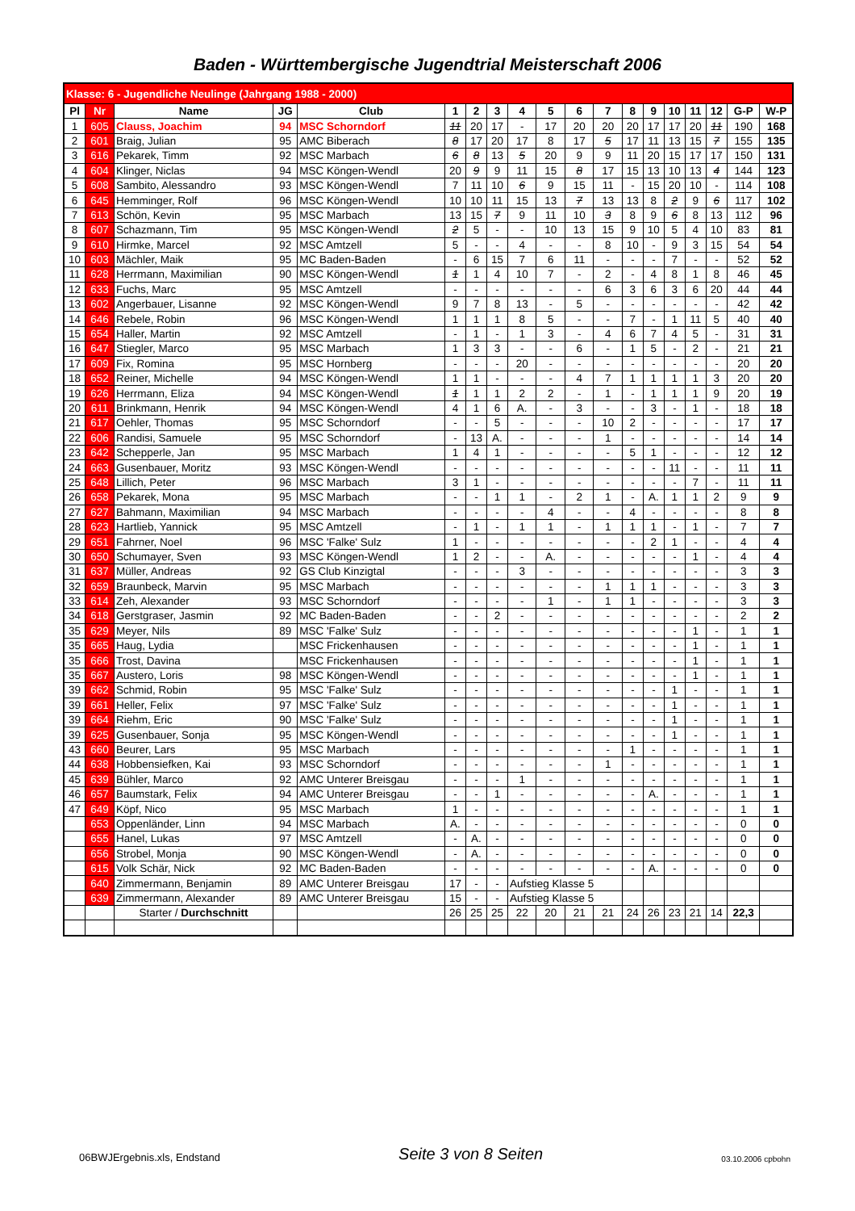Baden - Württembergische Jugendtrial Meisterschaft 2006
| Klasse: 6 - Jugendliche Neulinge (Jahrgang 1988 - 2000) | | | | | | | | | | | | | | | | | | |
| Pl | Nr | Name | JG | Club | 1 | 2 | 3 | 4 | 5 | 6 | 7 | 8 | 9 | 10 | 11 | 12 | G-P | W-P |
| 1 | 605 | Clauss, Joachim | 94 | MSC Schorndorf | 11 | 20 | 17 | - | 17 | 20 | 20 | 20 | 17 | 17 | 20 | 11 | 190 | 168 |
| 2 | 601 | Braig, Julian | 95 | AMC Biberach | 8 | 17 | 20 | 17 | 8 | 17 | 5 | 17 | 11 | 13 | 15 | 7 | 155 | 135 |
| 3 | 616 | Pekarek, Timm | 92 | MSC Marbach | 6 | 8 | 13 | 5 | 20 | 9 | 9 | 11 | 20 | 15 | 17 | 17 | 150 | 131 |
| 4 | 604 | Klinger, Niclas | 94 | MSC Köngen-Wendl | 20 | 9 | 9 | 11 | 15 | 8 | 17 | 15 | 13 | 10 | 13 | 4 | 144 | 123 |
| 5 | 608 | Sambito, Alessandro | 93 | MSC Köngen-Wendl | 7 | 11 | 10 | 6 | 9 | 15 | 11 | - | 15 | 20 | 10 | - | 114 | 108 |
| 6 | 645 | Hemminger, Rolf | 96 | MSC Köngen-Wendl | 10 | 10 | 11 | 15 | 13 | 7 | 13 | 13 | 8 | 2 | 9 | 6 | 117 | 102 |
| 7 | 613 | Schön, Kevin | 95 | MSC Marbach | 13 | 15 | 7 | 9 | 11 | 10 | 3 | 8 | 9 | 6 | 8 | 13 | 112 | 96 |
| 8 | 607 | Schazmann, Tim | 95 | MSC Köngen-Wendl | 2 | 5 | - | - | 10 | 13 | 15 | 9 | 10 | 5 | 4 | 10 | 83 | 81 |
| 9 | 610 | Hirmke, Marcel | 92 | MSC Amtzell | 5 | - | - | 4 | - | - | 8 | 10 | - | 9 | 3 | 15 | 54 | 54 |
| 10 | 603 | Mächler, Maik | 95 | MC Baden-Baden | - | 6 | 15 | 7 | 6 | 11 | - | - | - | 7 | - | - | 52 | 52 |
| 11 | 628 | Herrmann, Maximilian | 90 | MSC Köngen-Wendl | 1 | 1 | 4 | 10 | 7 | - | 2 | - | 4 | 8 | 1 | 8 | 46 | 45 |
| 12 | 633 | Fuchs, Marc | 95 | MSC Amtzell | - | - | - | - | - | - | 6 | 3 | 6 | 3 | 6 | 20 | 44 | 44 |
| 13 | 602 | Angerbauer, Lisanne | 92 | MSC Köngen-Wendl | 9 | 7 | 8 | 13 | - | 5 | - | - | - | - | - | - | 42 | 42 |
| 14 | 646 | Rebele, Robin | 96 | MSC Köngen-Wendl | 1 | 1 | 1 | 8 | 5 | - | - | 7 | - | 1 | 11 | 5 | 40 | 40 |
| 15 | 654 | Haller, Martin | 92 | MSC Amtzell | - | 1 | - | 1 | 3 | - | 4 | 6 | 7 | 4 | 5 | - | 31 | 31 |
| 16 | 647 | Stiegler, Marco | 95 | MSC Marbach | 1 | 3 | 3 | - | - | 6 | - | 1 | 5 | - | 2 | - | 21 | 21 |
| 17 | 609 | Fix, Romina | 95 | MSC Hornberg | - | - | - | 20 | - | - | - | - | - | - | - | - | 20 | 20 |
| 18 | 652 | Reiner, Michelle | 94 | MSC Köngen-Wendl | 1 | 1 | - | - | - | 4 | 7 | 1 | 1 | 1 | 1 | 3 | 20 | 20 |
| 19 | 626 | Herrmann, Eliza | 94 | MSC Köngen-Wendl | 1 | 1 | 1 | 2 | 2 | - | 1 | - | 1 | 1 | 1 | 9 | 20 | 19 |
| 20 | 611 | Brinkmann, Henrik | 94 | MSC Köngen-Wendl | 4 | 1 | 6 | A. | - | 3 | - | - | 3 | - | 1 | - | 18 | 18 |
| 21 | 617 | Oehler, Thomas | 95 | MSC Schorndorf | - | - | 5 | - | - | - | 10 | 2 | - | - | - | - | 17 | 17 |
| 22 | 606 | Randisi, Samuele | 95 | MSC Schorndorf | - | 13 | A. | - | - | - | 1 | - | - | - | - | - | 14 | 14 |
| 23 | 642 | Schepperle, Jan | 95 | MSC Marbach | 1 | 4 | 1 | - | - | - | - | 5 | 1 | - | - | - | 12 | 12 |
| 24 | 663 | Gusenbauer, Moritz | 93 | MSC Köngen-Wendl | - | - | - | - | - | - | - | - | - | 11 | - | - | 11 | 11 |
| 25 | 648 | Lillich, Peter | 96 | MSC Marbach | 3 | 1 | - | - | - | - | - | - | - | - | 7 | - | 11 | 11 |
| 26 | 658 | Pekarek, Mona | 95 | MSC Marbach | - | - | 1 | 1 | - | 2 | 1 | - | A. | 1 | 1 | 2 | 9 | 9 |
| 27 | 627 | Bahmann, Maximilian | 94 | MSC Marbach | - | - | - | - | 4 | - | - | 4 | - | - | - | - | 8 | 8 |
| 28 | 623 | Hartlieb, Yannick | 95 | MSC Amtzell | - | 1 | - | 1 | 1 | - | 1 | 1 | 1 | - | 1 | - | 7 | 7 |
| 29 | 651 | Fahrner, Noel | 96 | MSC 'Falke' Sulz | 1 | - | - | - | - | - | - | - | 2 | 1 | - | - | 4 | 4 |
| 30 | 650 | Schumayer, Sven | 93 | MSC Köngen-Wendl | 1 | 2 | - | - | A. | - | - | - | - | - | 1 | - | 4 | 4 |
| 31 | 637 | Müller, Andreas | 92 | GS Club Kinzigtal | - | - | - | 3 | - | - | - | - | - | - | - | - | 3 | 3 |
| 32 | 659 | Braunbeck, Marvin | 95 | MSC Marbach | - | - | - | - | - | - | 1 | 1 | 1 | - | - | - | 3 | 3 |
| 33 | 614 | Zeh, Alexander | 93 | MSC Schorndorf | - | - | - | - | 1 | - | 1 | 1 | - | - | - | - | 3 | 3 |
| 34 | 618 | Gerstgraser, Jasmin | 92 | MC Baden-Baden | - | - | 2 | - | - | - | - | - | - | - | - | - | 2 | 2 |
| 35 | 629 | Meyer, Nils | 89 | MSC 'Falke' Sulz | - | - | - | - | - | - | - | - | - | - | 1 | - | 1 | 1 |
| 35 | 665 | Haug, Lydia | | MSC Frickenhausen | - | - | - | - | - | - | - | - | - | - | 1 | - | 1 | 1 |
| 35 | 666 | Trost, Davina | | MSC Frickenhausen | - | - | - | - | - | - | - | - | - | - | 1 | - | 1 | 1 |
| 35 | 667 | Austero, Loris | 98 | MSC Köngen-Wendl | - | - | - | - | - | - | - | - | - | - | 1 | - | 1 | 1 |
| 39 | 662 | Schmid, Robin | 95 | MSC 'Falke' Sulz | - | - | - | - | - | - | - | - | - | 1 | - | - | 1 | 1 |
| 39 | 661 | Heller, Felix | 97 | MSC 'Falke' Sulz | - | - | - | - | - | - | - | - | - | 1 | - | - | 1 | 1 |
| 39 | 664 | Riehm, Eric | 90 | MSC 'Falke' Sulz | - | - | - | - | - | - | - | - | - | 1 | - | - | 1 | 1 |
| 39 | 625 | Gusenbauer, Sonja | 95 | MSC Köngen-Wendl | - | - | - | - | - | - | - | - | - | 1 | - | - | 1 | 1 |
| 43 | 660 | Beurer, Lars | 95 | MSC Marbach | - | - | - | - | - | - | - | 1 | - | - | - | - | 1 | 1 |
| 44 | 638 | Hobbensiefken, Kai | 93 | MSC Schorndorf | - | - | - | - | - | - | 1 | - | - | - | - | - | 1 | 1 |
| 45 | 639 | Bühler, Marco | 92 | AMC Unterer Breisgau | - | - | - | 1 | - | - | - | - | - | - | - | - | 1 | 1 |
| 46 | 657 | Baumstark, Felix | 94 | AMC Unterer Breisgau | - | - | 1 | - | - | - | - | - | A. | - | - | - | 1 | 1 |
| 47 | 649 | Köpf, Nico | 95 | MSC Marbach | 1 | - | - | - | - | - | - | - | - | - | - | - | 1 | 1 |
| | 653 | Oppenländer, Linn | 94 | MSC Marbach | A. | - | - | - | - | - | - | - | - | - | - | - | 0 | 0 |
| | 655 | Hanel, Lukas | 97 | MSC Amtzell | - | A. | - | - | - | - | - | - | - | - | - | - | 0 | 0 |
| | 656 | Strobel, Monja | 90 | MSC Köngen-Wendl | - | A. | - | - | - | - | - | - | - | - | - | - | 0 | 0 |
| | 615 | Volk Schär, Nick | 92 | MC Baden-Baden | - | - | - | - | - | - | - | - | A. | - | - | - | 0 | 0 |
| | 640 | Zimmermann, Benjamin | 89 | AMC Unterer Breisgau | 17 | - | - | Aufstieg Klasse 5 | | | | | | | | | | |
| | 639 | Zimmermann, Alexander | 89 | AMC Unterer Breisgau | 15 | - | - | Aufstieg Klasse 5 | | | | | | | | | | |
| | | Starter / Durchschnitt | | | 26 | 25 | 25 | 22 | 20 | 21 | 21 | 24 | 26 | 23 | 21 | 14 | 22,3 | |
06BWJErgebnis.xls, Endstand Seite 3 von 8 Seiten 03.10.2006 cpbohn